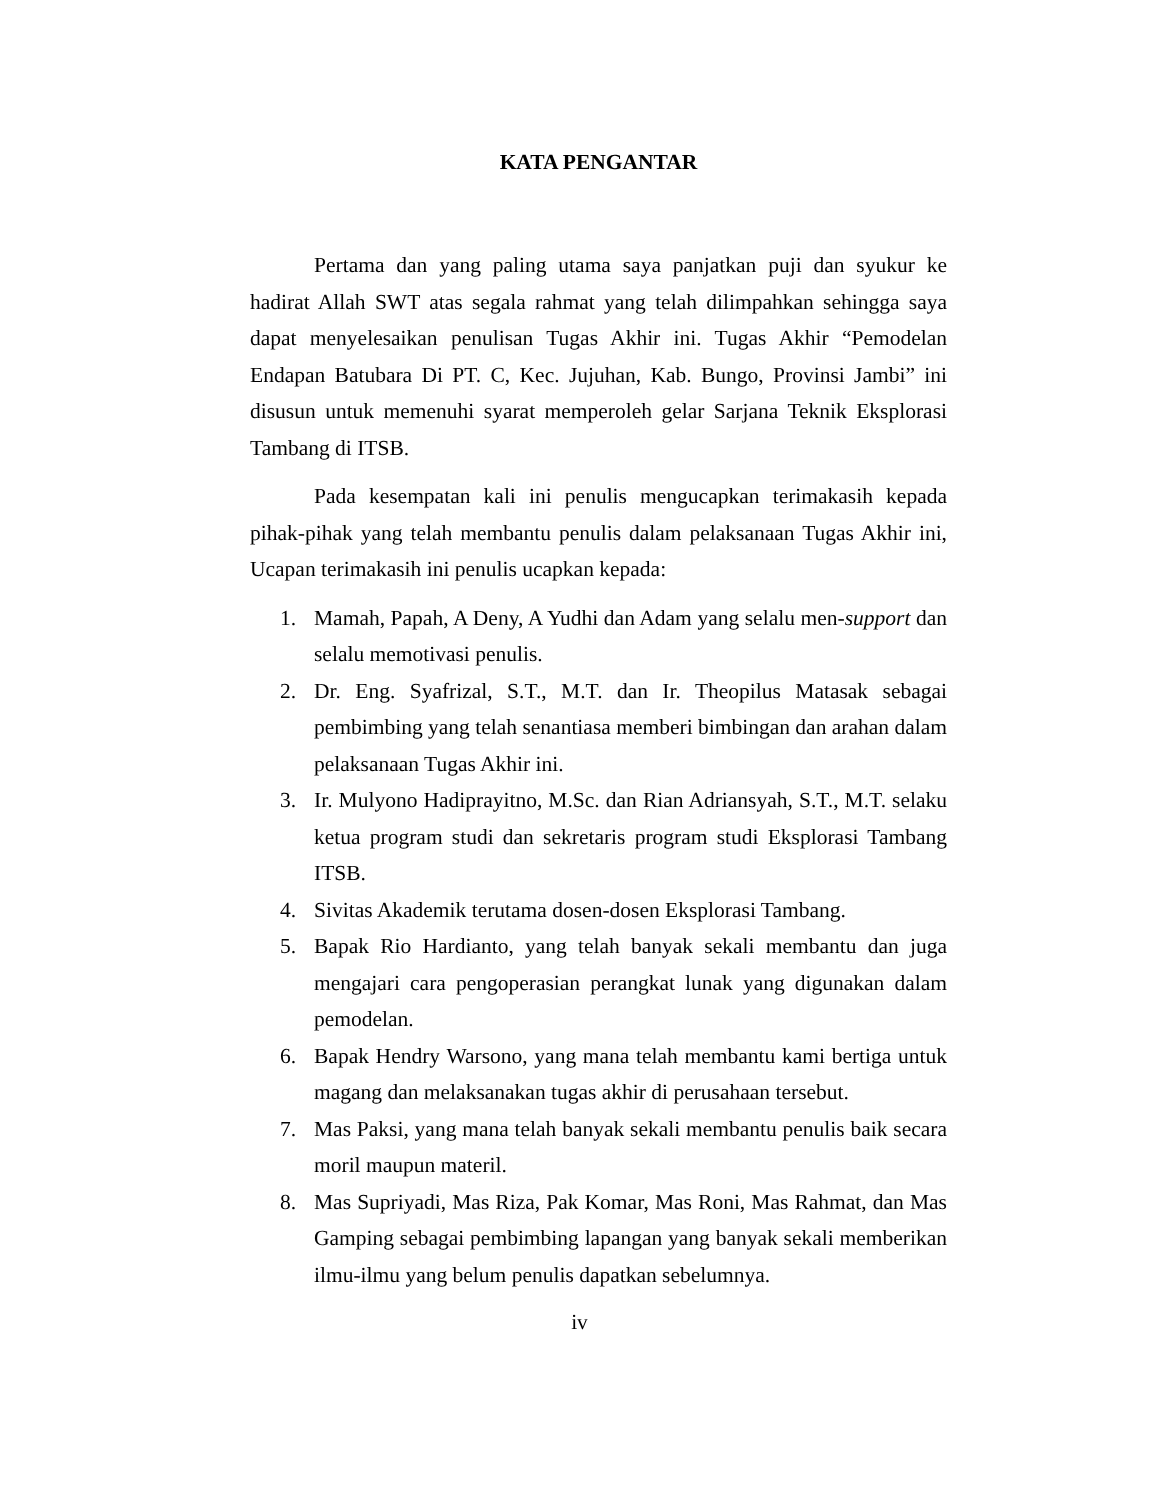KATA PENGANTAR
Pertama dan yang paling utama saya panjatkan puji dan syukur ke hadirat Allah SWT atas segala rahmat yang telah dilimpahkan sehingga saya dapat menyelesaikan penulisan Tugas Akhir ini. Tugas Akhir “Pemodelan Endapan Batubara Di PT. C, Kec. Jujuhan, Kab. Bungo, Provinsi Jambi” ini disusun untuk memenuhi syarat memperoleh gelar Sarjana Teknik Eksplorasi Tambang di ITSB.
Pada kesempatan kali ini penulis mengucapkan terimakasih kepada pihak-pihak yang telah membantu penulis dalam pelaksanaan Tugas Akhir ini, Ucapan terimakasih ini penulis ucapkan kepada:
1. Mamah, Papah, A Deny, A Yudhi dan Adam yang selalu men-support dan selalu memotivasi penulis.
2. Dr. Eng. Syafrizal, S.T., M.T. dan Ir. Theopilus Matasak sebagai pembimbing yang telah senantiasa memberi bimbingan dan arahan dalam pelaksanaan Tugas Akhir ini.
3. Ir. Mulyono Hadiprayitno, M.Sc. dan Rian Adriansyah, S.T., M.T. selaku ketua program studi dan sekretaris program studi Eksplorasi Tambang ITSB.
4. Sivitas Akademik terutama dosen-dosen Eksplorasi Tambang.
5. Bapak Rio Hardianto, yang telah banyak sekali membantu dan juga mengajari cara pengoperasian perangkat lunak yang digunakan dalam pemodelan.
6. Bapak Hendry Warsono, yang mana telah membantu kami bertiga untuk magang dan melaksanakan tugas akhir di perusahaan tersebut.
7. Mas Paksi, yang mana telah banyak sekali membantu penulis baik secara moril maupun materil.
8. Mas Supriyadi, Mas Riza, Pak Komar, Mas Roni, Mas Rahmat, dan Mas Gamping sebagai pembimbing lapangan yang banyak sekali memberikan ilmu-ilmu yang belum penulis dapatkan sebelumnya.
iv